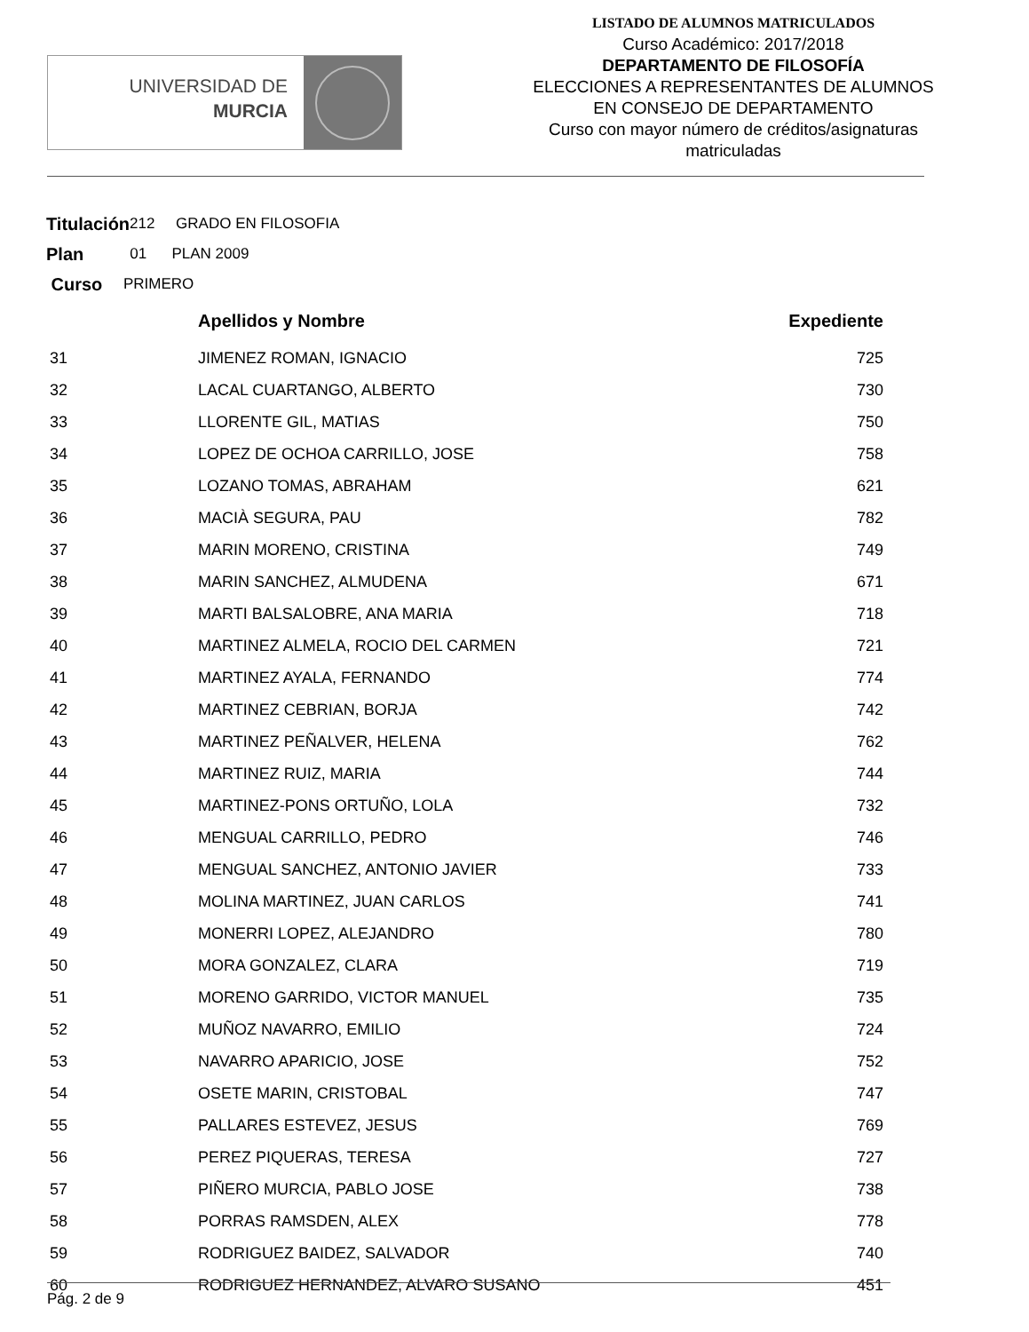UNIVERSIDAD DE
MURCIA
LISTADO DE ALUMNOS MATRICULADOS
Curso Académico: 2017/2018
DEPARTAMENTO DE FILOSOFÍA
ELECCIONES A REPRESENTANTES DE ALUMNOS
EN CONSEJO DE DEPARTAMENTO
Curso con mayor número de créditos/asignaturas
matriculadas
Titulación 212 GRADO EN FILOSOFIA
Plan 01 PLAN 2009
Curso PRIMERO
| | Apellidos y Nombre | Expediente |
| --- | --- | --- |
| 31 | JIMENEZ ROMAN, IGNACIO | 725 |
| 32 | LACAL CUARTANGO, ALBERTO | 730 |
| 33 | LLORENTE GIL, MATIAS | 750 |
| 34 | LOPEZ DE OCHOA CARRILLO, JOSE | 758 |
| 35 | LOZANO TOMAS, ABRAHAM | 621 |
| 36 | MACIÀ SEGURA, PAU | 782 |
| 37 | MARIN MORENO, CRISTINA | 749 |
| 38 | MARIN SANCHEZ, ALMUDENA | 671 |
| 39 | MARTI BALSALOBRE, ANA MARIA | 718 |
| 40 | MARTINEZ ALMELA, ROCIO DEL CARMEN | 721 |
| 41 | MARTINEZ AYALA, FERNANDO | 774 |
| 42 | MARTINEZ CEBRIAN, BORJA | 742 |
| 43 | MARTINEZ PEÑALVER, HELENA | 762 |
| 44 | MARTINEZ RUIZ, MARIA | 744 |
| 45 | MARTINEZ-PONS ORTUÑO, LOLA | 732 |
| 46 | MENGUAL CARRILLO, PEDRO | 746 |
| 47 | MENGUAL SANCHEZ, ANTONIO JAVIER | 733 |
| 48 | MOLINA MARTINEZ, JUAN CARLOS | 741 |
| 49 | MONERRI LOPEZ, ALEJANDRO | 780 |
| 50 | MORA GONZALEZ, CLARA | 719 |
| 51 | MORENO GARRIDO, VICTOR MANUEL | 735 |
| 52 | MUÑOZ NAVARRO, EMILIO | 724 |
| 53 | NAVARRO APARICIO, JOSE | 752 |
| 54 | OSETE MARIN, CRISTOBAL | 747 |
| 55 | PALLARES ESTEVEZ, JESUS | 769 |
| 56 | PEREZ PIQUERAS, TERESA | 727 |
| 57 | PIÑERO MURCIA, PABLO JOSE | 738 |
| 58 | PORRAS RAMSDEN, ALEX | 778 |
| 59 | RODRIGUEZ BAIDEZ, SALVADOR | 740 |
| 60 | RODRIGUEZ HERNANDEZ, ALVARO SUSANO | 451 |
Pág. 2 de 9